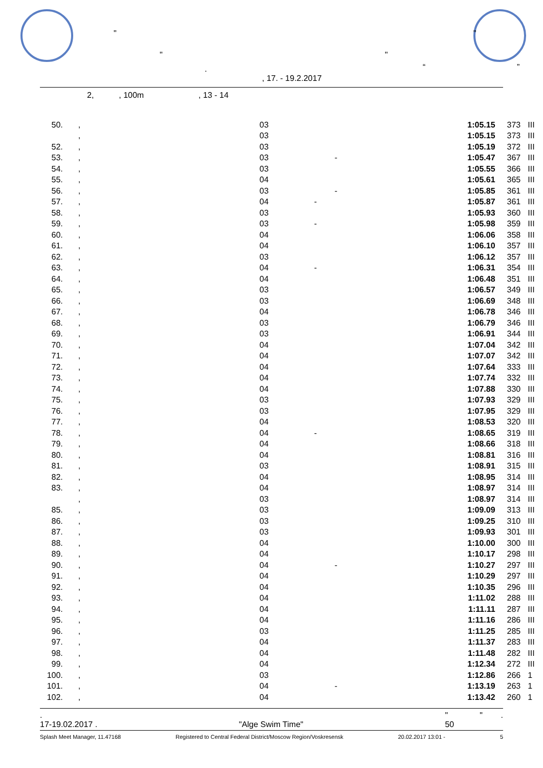" "
" "
. “ ”
, 17. - 19.2.2017
2, , 100m , 13 - 14
| 50. | , | 03 | 1:05.15 | 373 | III |
| | , | 03 | 1:05.15 | 373 | III |
| 52. | , | 03 | 1:05.19 | 372 | III |
| 53. | , | 03 - | 1:05.47 | 367 | III |
| 54. | , | 03 | 1:05.55 | 366 | III |
| 55. | , | 04 | 1:05.61 | 365 | III |
| 56. | , | 03 - | 1:05.85 | 361 | III |
| 57. | , | 04 - | 1:05.87 | 361 | III |
| 58. | , | 03 | 1:05.93 | 360 | III |
| 59. | , | 03 - | 1:05.98 | 359 | III |
| 60. | , | 04 | 1:06.06 | 358 | III |
| 61. | , | 04 | 1:06.10 | 357 | III |
| 62. | , | 03 | 1:06.12 | 357 | III |
| 63. | , | 04 - | 1:06.31 | 354 | III |
| 64. | , | 04 | 1:06.48 | 351 | III |
| 65. | , | 03 | 1:06.57 | 349 | III |
| 66. | , | 03 | 1:06.69 | 348 | III |
| 67. | , | 04 | 1:06.78 | 346 | III |
| 68. | , | 03 | 1:06.79 | 346 | III |
| 69. | , | 03 | 1:06.91 | 344 | III |
| 70. | , | 04 | 1:07.04 | 342 | III |
| 71. | , | 04 | 1:07.07 | 342 | III |
| 72. | , | 04 | 1:07.64 | 333 | III |
| 73. | , | 04 | 1:07.74 | 332 | III |
| 74. | , | 04 | 1:07.88 | 330 | III |
| 75. | , | 03 | 1:07.93 | 329 | III |
| 76. | , | 03 | 1:07.95 | 329 | III |
| 77. | , | 04 | 1:08.53 | 320 | III |
| 78. | , | 04 - | 1:08.65 | 319 | III |
| 79. | , | 04 | 1:08.66 | 318 | III |
| 80. | , | 04 | 1:08.81 | 316 | III |
| 81. | , | 03 | 1:08.91 | 315 | III |
| 82. | , | 04 | 1:08.95 | 314 | III |
| 83. | , | 04 | 1:08.97 | 314 | III |
| | , | 03 | 1:08.97 | 314 | III |
| 85. | , | 03 | 1:09.09 | 313 | III |
| 86. | , | 03 | 1:09.25 | 310 | III |
| 87. | , | 03 | 1:09.93 | 301 | III |
| 88. | , | 04 | 1:10.00 | 300 | III |
| 89. | , | 04 | 1:10.17 | 298 | III |
| 90. | , | 04 - | 1:10.27 | 297 | III |
| 91. | , | 04 | 1:10.29 | 297 | III |
| 92. | , | 04 | 1:10.35 | 296 | III |
| 93. | , | 04 | 1:11.02 | 288 | III |
| 94. | , | 04 | 1:11.11 | 287 | III |
| 95. | , | 04 | 1:11.16 | 286 | III |
| 96. | , | 03 | 1:11.25 | 285 | III |
| 97. | , | 04 | 1:11.37 | 283 | III |
| 98. | , | 04 | 1:11.48 | 282 | III |
| 99. | , | 04 | 1:12.34 | 272 | III |
| 100. | , | 03 | 1:12.86 | 266 | 1 |
| 101. | , | 04 - | 1:13.19 | 263 | 1 |
| 102. | , | 04 | 1:13.42 | 260 | 1 |
.
17-19.02.2017 .
"Alge Swim Time" " " .
50
Splash Meet Manager, 11.47168 Registered to Central Federal District/Moscow Region/Voskresensk 20.02.2017 13:01 - 5